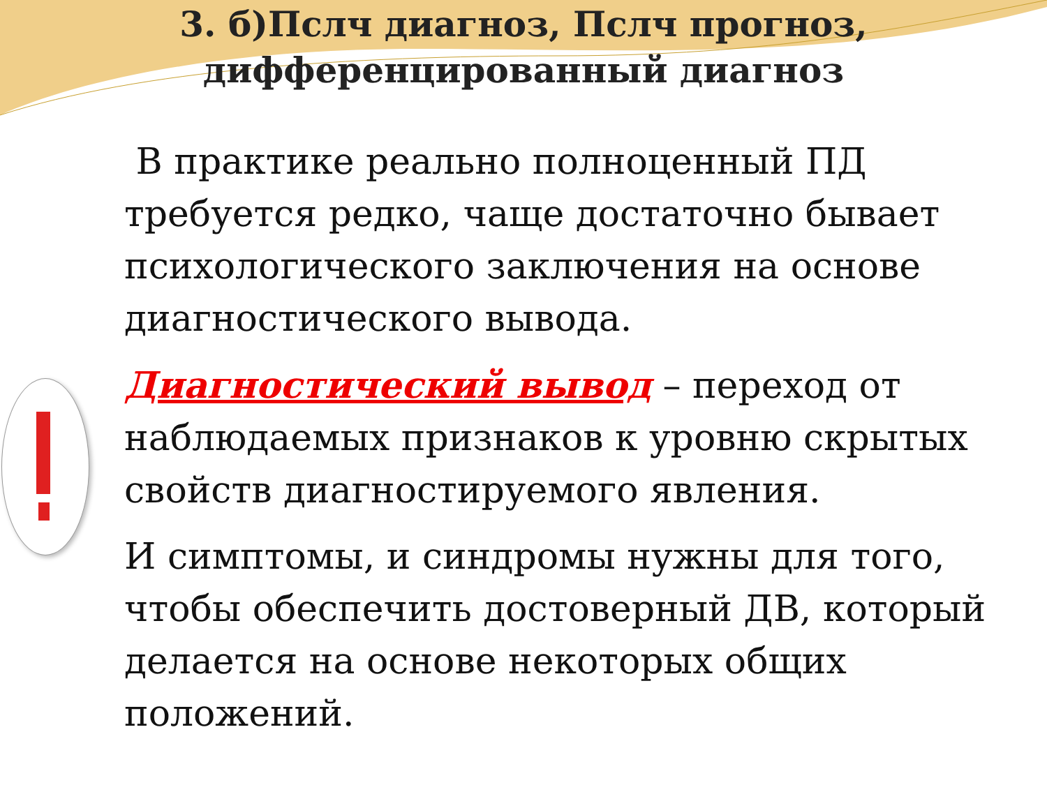3. б)Пслч диагноз, Пслч прогноз, дифференцированный диагноз
В практике реально полноценный ПД требуется редко, чаще достаточно бывает психологического заключения на основе диагностического вывода.
Диагностический вывод – переход от наблюдаемых признаков к уровню скрытых свойств диагностируемого явления.
И симптомы, и синдромы нужны для того, чтобы обеспечить достоверный ДВ, который делается на основе некоторых общих положений.